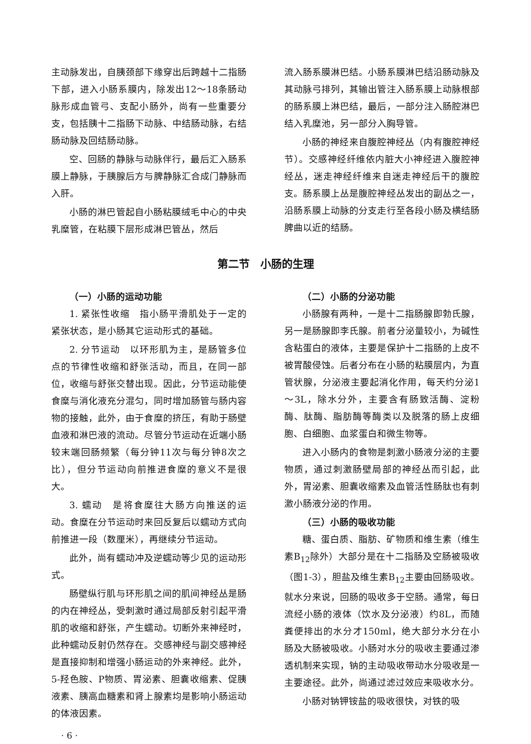主动脉发出，自胰颈部下缘穿出后跨越十二指肠下部，进入小肠系膜内，除发出12～18条肠动脉形成血管弓、支配小肠外，尚有一些重要分支，包括胰十二指肠下动脉、中结肠动脉，右结肠动脉及回结肠动脉。
空、回肠的静脉与动脉伴行，最后汇入肠系膜上静脉，于胰腺后方与脾静脉汇合成门静脉而入肝。
小肠的淋巴管起自小肠粘膜绒毛中心的中央乳糜管，在粘膜下层形成淋巴管丛，然后
流入肠系膜淋巴结。小肠系膜淋巴结沿肠动脉及其动脉弓排列，其输出管注入肠系膜上动脉根部的肠系膜上淋巴结，最后，一部分注入肠腔淋巴结入乳糜池，另一部分入胸导管。
小肠的神经来自腹腔神经丛（内有腹腔神经节）。交感神经纤维依内脏大小神经进入腹腔神经丛，迷走神经纤维来自迷走神经后干的腹腔支。肠系膜上丛是腹腔神经丛发出的副丛之一，沿肠系膜上动脉的分支走行至各段小肠及横结肠脾曲以近的结肠。
第二节　小肠的生理
（一）小肠的运动功能
1. 紧张性收缩　指小肠平滑肌处于一定的紧张状态，是小肠其它运动形式的基础。
2. 分节运动　以环形肌为主，是肠管多位点的节律性收缩和舒张活动，而且，在同一部位，收缩与舒张交替出现。因此，分节运动能使食糜与消化液充分混匀，同时增加肠管与肠内容物的接触，此外，由于食糜的挤压，有助于肠壁血液和淋巴液的流动。尽管分节运动在近端小肠较末端回肠频繁（每分钟11次与每分钟8次之比），但分节运动向前推进食糜的意义不是很大。
3. 蠕动　是将食糜往大肠方向推送的运动。食糜在分节运动时来回反复后以蠕动方式向前推进一段（数厘米），再继续分节运动。
此外，尚有蠕动冲及逆蠕动等少见的运动形式。
肠壁纵行肌与环形肌之间的肌间神经丛是肠的内在神经丛，受刺激时通过局部反射引起平滑肌的收缩和舒张，产生蠕动。切断外来神经时，此种蠕动反射仍然存在。交感神经与副交感神经是直接抑制和增强小肠运动的外来神经。此外，5-羟色胺、P物质、胃泌素、胆囊收缩素、促胰液素、胰高血糖素和肾上腺素均是影响小肠运动的体液因素。
· 6 ·
（二）小肠的分泌功能
小肠腺有两种，一是十二指肠腺即勃氏腺，另一是肠腺即李氏腺。前者分泌量较小，为碱性含粘蛋白的液体，主要是保护十二指肠的上皮不被胃酸侵蚀。后者分布在小肠的粘膜层内，为直管状腺，分泌液主要起消化作用，每天约分泌1～3L，除水分外，主要含有肠致活酶、淀粉酶、肽酶、脂肪酶等酶类以及脱落的肠上皮细胞、白细胞、血浆蛋白和微生物等。
进入小肠内的食物是刺激小肠液分泌的主要物质，通过刺激肠壁局部的神经丛而引起，此外，胃泌素、胆囊收缩素及血管活性肠肽也有刺激小肠液分泌的作用。
（三）小肠的吸收功能
糖、蛋白质、脂肪、矿物质和维生素（维生素B<sub>12</sub>除外）大部分是在十二指肠及空肠被吸收（图1-3），胆盐及维生素B<sub>12</sub>主要由回肠吸收。就水分来说，回肠的吸收多于空肠。通常，每日流经小肠的液体（饮水及分泌液）约8L，而随粪便排出的水分才150ml，绝大部分水分在小肠及大肠被吸收。小肠对水分的吸收主要通过渗透机制来实现，钠的主动吸收带动水分吸收是一主要途径。此外，尚通过滤过效应来吸收水分。
小肠对钠钾铵盐的吸收很快，对铁的吸